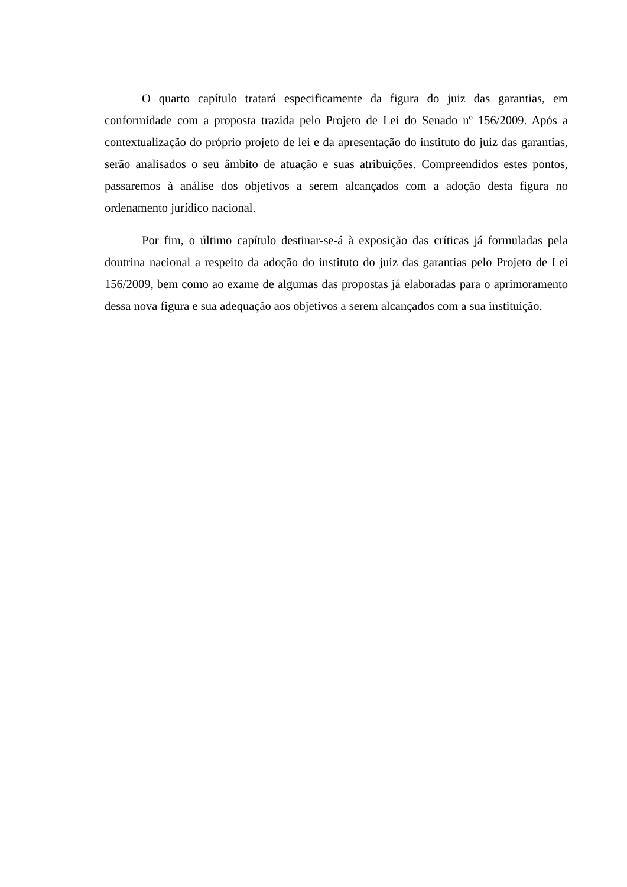O quarto capítulo tratará especificamente da figura do juiz das garantias, em conformidade com a proposta trazida pelo Projeto de Lei do Senado nº 156/2009. Após a contextualização do próprio projeto de lei e da apresentação do instituto do juiz das garantias, serão analisados o seu âmbito de atuação e suas atribuições. Compreendidos estes pontos, passaremos à análise dos objetivos a serem alcançados com a adoção desta figura no ordenamento jurídico nacional.
Por fim, o último capítulo destinar-se-á à exposição das críticas já formuladas pela doutrina nacional a respeito da adoção do instituto do juiz das garantias pelo Projeto de Lei 156/2009, bem como ao exame de algumas das propostas já elaboradas para o aprimoramento dessa nova figura e sua adequação aos objetivos a serem alcançados com a sua instituição.